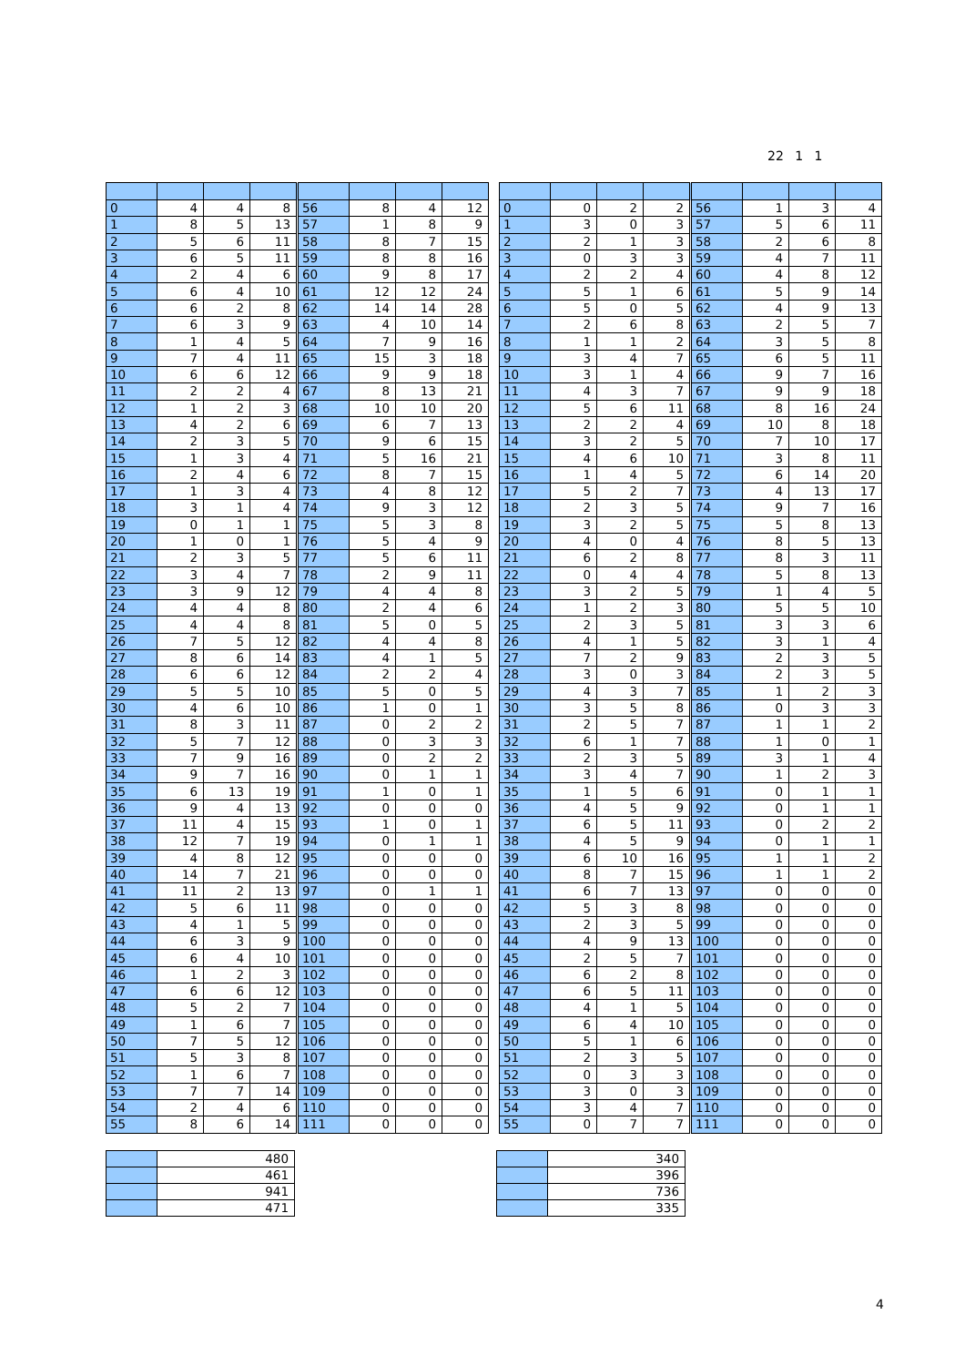22 1 1
| 0 | 4 | 4 | 8 | 56 | 8 | 4 | 12 |
| 1 | 8 | 5 | 13 | 57 | 1 | 8 | 9 |
| 2 | 5 | 6 | 11 | 58 | 8 | 7 | 15 |
| 3 | 6 | 5 | 11 | 59 | 8 | 8 | 16 |
| 4 | 2 | 4 | 6 | 60 | 9 | 8 | 17 |
| 5 | 6 | 4 | 10 | 61 | 12 | 12 | 24 |
| 6 | 6 | 2 | 8 | 62 | 14 | 14 | 28 |
| 7 | 6 | 3 | 9 | 63 | 4 | 10 | 14 |
| 8 | 1 | 4 | 5 | 64 | 7 | 9 | 16 |
| 9 | 7 | 4 | 11 | 65 | 15 | 3 | 18 |
| 10 | 6 | 6 | 12 | 66 | 9 | 9 | 18 |
| 11 | 2 | 2 | 4 | 67 | 8 | 13 | 21 |
| 12 | 1 | 2 | 3 | 68 | 10 | 10 | 20 |
| 13 | 4 | 2 | 6 | 69 | 6 | 7 | 13 |
| 14 | 2 | 3 | 5 | 70 | 9 | 6 | 15 |
| 15 | 1 | 3 | 4 | 71 | 5 | 16 | 21 |
| 16 | 2 | 4 | 6 | 72 | 8 | 7 | 15 |
| 17 | 1 | 3 | 4 | 73 | 4 | 8 | 12 |
| 18 | 3 | 1 | 4 | 74 | 9 | 3 | 12 |
| 19 | 0 | 1 | 1 | 75 | 5 | 3 | 8 |
| 20 | 1 | 0 | 1 | 76 | 5 | 4 | 9 |
| 21 | 2 | 3 | 5 | 77 | 5 | 6 | 11 |
| 22 | 3 | 4 | 7 | 78 | 2 | 9 | 11 |
| 23 | 3 | 9 | 12 | 79 | 4 | 4 | 8 |
| 24 | 4 | 4 | 8 | 80 | 2 | 4 | 6 |
| 25 | 4 | 4 | 8 | 81 | 5 | 0 | 5 |
| 26 | 7 | 5 | 12 | 82 | 4 | 4 | 8 |
| 27 | 8 | 6 | 14 | 83 | 4 | 1 | 5 |
| 28 | 6 | 6 | 12 | 84 | 2 | 2 | 4 |
| 29 | 5 | 5 | 10 | 85 | 5 | 0 | 5 |
| 30 | 4 | 6 | 10 | 86 | 1 | 0 | 1 |
| 31 | 8 | 3 | 11 | 87 | 0 | 2 | 2 |
| 32 | 5 | 7 | 12 | 88 | 0 | 3 | 3 |
| 33 | 7 | 9 | 16 | 89 | 0 | 2 | 2 |
| 34 | 9 | 7 | 16 | 90 | 0 | 1 | 1 |
| 35 | 6 | 13 | 19 | 91 | 1 | 0 | 1 |
| 36 | 9 | 4 | 13 | 92 | 0 | 0 | 0 |
| 37 | 11 | 4 | 15 | 93 | 1 | 0 | 1 |
| 38 | 12 | 7 | 19 | 94 | 0 | 1 | 1 |
| 39 | 4 | 8 | 12 | 95 | 0 | 0 | 0 |
| 40 | 14 | 7 | 21 | 96 | 0 | 0 | 0 |
| 41 | 11 | 2 | 13 | 97 | 0 | 1 | 1 |
| 42 | 5 | 6 | 11 | 98 | 0 | 0 | 0 |
| 43 | 4 | 1 | 5 | 99 | 0 | 0 | 0 |
| 44 | 6 | 3 | 9 | 100 | 0 | 0 | 0 |
| 45 | 6 | 4 | 10 | 101 | 0 | 0 | 0 |
| 46 | 1 | 2 | 3 | 102 | 0 | 0 | 0 |
| 47 | 6 | 6 | 12 | 103 | 0 | 0 | 0 |
| 48 | 5 | 2 | 7 | 104 | 0 | 0 | 0 |
| 49 | 1 | 6 | 7 | 105 | 0 | 0 | 0 |
| 50 | 7 | 5 | 12 | 106 | 0 | 0 | 0 |
| 51 | 5 | 3 | 8 | 107 | 0 | 0 | 0 |
| 52 | 1 | 6 | 7 | 108 | 0 | 0 | 0 |
| 53 | 7 | 7 | 14 | 109 | 0 | 0 | 0 |
| 54 | 2 | 4 | 6 | 110 | 0 | 0 | 0 |
| 55 | 8 | 6 | 14 | 111 | 0 | 0 | 0 |
| 0 | 0 | 2 | 2 | 56 | 1 | 3 | 4 |
| 1 | 3 | 0 | 3 | 57 | 5 | 6 | 11 |
| 2 | 2 | 1 | 3 | 58 | 2 | 6 | 8 |
| 3 | 0 | 3 | 3 | 59 | 4 | 7 | 11 |
| 4 | 2 | 2 | 4 | 60 | 4 | 8 | 12 |
| 5 | 5 | 1 | 6 | 61 | 5 | 9 | 14 |
| 6 | 5 | 0 | 5 | 62 | 4 | 9 | 13 |
| 7 | 2 | 6 | 8 | 63 | 2 | 5 | 7 |
| 8 | 1 | 1 | 2 | 64 | 3 | 5 | 8 |
| 9 | 3 | 4 | 7 | 65 | 6 | 5 | 11 |
| 10 | 3 | 1 | 4 | 66 | 9 | 7 | 16 |
| 11 | 4 | 3 | 7 | 67 | 9 | 9 | 18 |
| 12 | 5 | 6 | 11 | 68 | 8 | 16 | 24 |
| 13 | 2 | 2 | 4 | 69 | 10 | 8 | 18 |
| 14 | 3 | 2 | 5 | 70 | 7 | 10 | 17 |
| 15 | 4 | 6 | 10 | 71 | 3 | 8 | 11 |
| 16 | 1 | 4 | 5 | 72 | 6 | 14 | 20 |
| 17 | 5 | 2 | 7 | 73 | 4 | 13 | 17 |
| 18 | 2 | 3 | 5 | 74 | 9 | 7 | 16 |
| 19 | 3 | 2 | 5 | 75 | 5 | 8 | 13 |
| 20 | 4 | 0 | 4 | 76 | 8 | 5 | 13 |
| 21 | 6 | 2 | 8 | 77 | 8 | 3 | 11 |
| 22 | 0 | 4 | 4 | 78 | 5 | 8 | 13 |
| 23 | 3 | 2 | 5 | 79 | 1 | 4 | 5 |
| 24 | 1 | 2 | 3 | 80 | 5 | 5 | 10 |
| 25 | 2 | 3 | 5 | 81 | 3 | 3 | 6 |
| 26 | 4 | 1 | 5 | 82 | 3 | 1 | 4 |
| 27 | 7 | 2 | 9 | 83 | 2 | 3 | 5 |
| 28 | 3 | 0 | 3 | 84 | 2 | 3 | 5 |
| 29 | 4 | 3 | 7 | 85 | 1 | 2 | 3 |
| 30 | 3 | 5 | 8 | 86 | 0 | 3 | 3 |
| 31 | 2 | 5 | 7 | 87 | 1 | 1 | 2 |
| 32 | 6 | 1 | 7 | 88 | 1 | 0 | 1 |
| 33 | 2 | 3 | 5 | 89 | 3 | 1 | 4 |
| 34 | 3 | 4 | 7 | 90 | 1 | 2 | 3 |
| 35 | 1 | 5 | 6 | 91 | 0 | 1 | 1 |
| 36 | 4 | 5 | 9 | 92 | 0 | 1 | 1 |
| 37 | 6 | 5 | 11 | 93 | 0 | 2 | 2 |
| 38 | 4 | 5 | 9 | 94 | 0 | 1 | 1 |
| 39 | 6 | 10 | 16 | 95 | 1 | 1 | 2 |
| 40 | 8 | 7 | 15 | 96 | 1 | 1 | 2 |
| 41 | 6 | 7 | 13 | 97 | 0 | 0 | 0 |
| 42 | 5 | 3 | 8 | 98 | 0 | 0 | 0 |
| 43 | 2 | 3 | 5 | 99 | 0 | 0 | 0 |
| 44 | 4 | 9 | 13 | 100 | 0 | 0 | 0 |
| 45 | 2 | 5 | 7 | 101 | 0 | 0 | 0 |
| 46 | 6 | 2 | 8 | 102 | 0 | 0 | 0 |
| 47 | 6 | 5 | 11 | 103 | 0 | 0 | 0 |
| 48 | 4 | 1 | 5 | 104 | 0 | 0 | 0 |
| 49 | 6 | 4 | 10 | 105 | 0 | 0 | 0 |
| 50 | 5 | 1 | 6 | 106 | 0 | 0 | 0 |
| 51 | 2 | 3 | 5 | 107 | 0 | 0 | 0 |
| 52 | 0 | 3 | 3 | 108 | 0 | 0 | 0 |
| 53 | 3 | 0 | 3 | 109 | 0 | 0 | 0 |
| 54 | 3 | 4 | 7 | 110 | 0 | 0 | 0 |
| 55 | 0 | 7 | 7 | 111 | 0 | 0 | 0 |
| | 480 |
| | 461 |
| | 941 |
| | 471 |
| | 340 |
| | 396 |
| | 736 |
| | 335 |
4